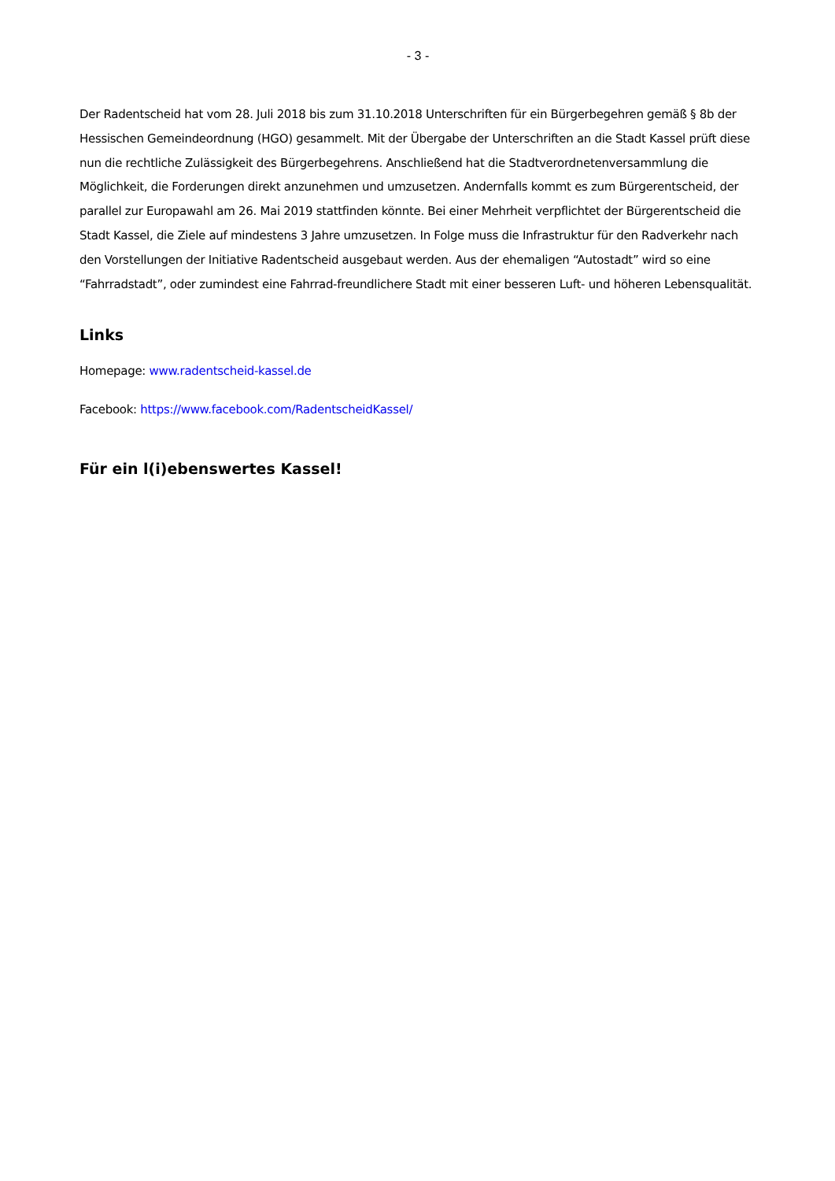- 3 -
Der Radentscheid hat vom 28. Juli 2018 bis zum 31.10.2018 Unterschriften für ein Bürgerbegehren gemäß § 8b der Hessischen Gemeindeordnung (HGO) gesammelt. Mit der Übergabe der Unterschriften an die Stadt Kassel prüft diese nun die rechtliche Zulässigkeit des Bürgerbegehrens. Anschließend hat die Stadtverordnetenversammlung die Möglichkeit, die Forderungen direkt anzunehmen und umzusetzen. Andernfalls kommt es zum Bürgerentscheid, der parallel zur Europawahl am 26. Mai 2019 stattfinden könnte. Bei einer Mehrheit verpflichtet der Bürgerentscheid die Stadt Kassel, die Ziele auf mindestens 3 Jahre umzusetzen. In Folge muss die Infrastruktur für den Radverkehr nach den Vorstellungen der Initiative Radentscheid ausgebaut werden. Aus der ehemaligen “Autostadt” wird so eine “Fahrradstadt”, oder zumindest eine Fahrrad-freundlichere Stadt mit einer besseren Luft- und höheren Lebensqualität.
Links
Homepage: www.radentscheid-kassel.de
Facebook: https://www.facebook.com/RadentscheidKassel/
Für ein l(i)ebenswertes Kassel!